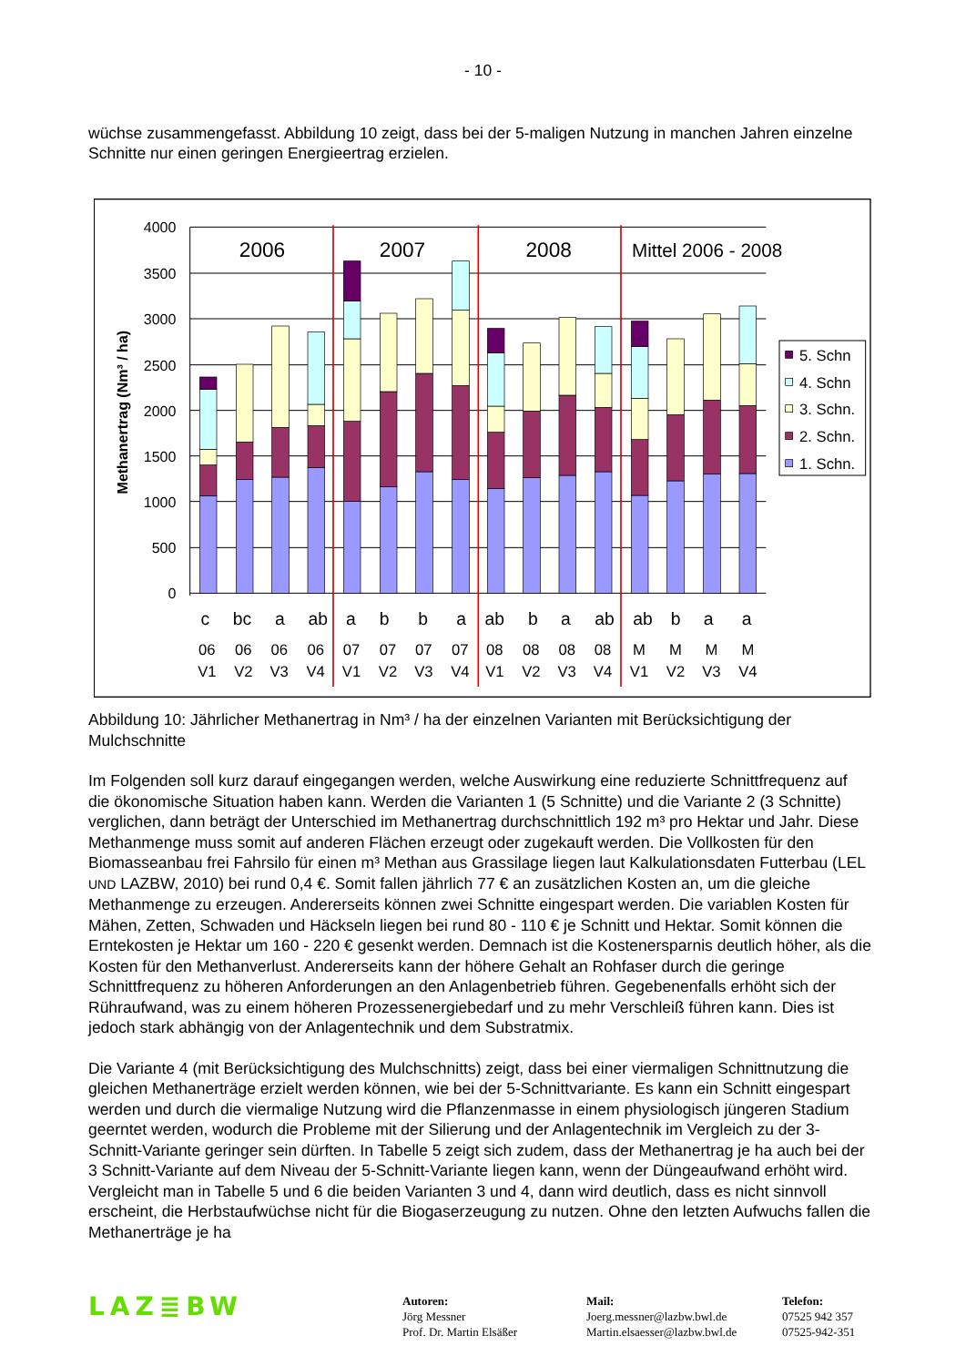- 10 -
wüchse zusammengefasst. Abbildung 10 zeigt, dass bei der 5-maligen Nutzung in manchen Jahren einzelne Schnitte nur einen geringen Energieertrag erzielen.
4000
3500
3000
2500
2000
1500
1000
500
0
Methanertrag (Nm³ / ha)
2006
2007
2008
Mittel 2006 - 2008
c
bc
a
ab
a
b
b
a
ab
b
a
ab
ab
b
a
a
06
06
06
06
07
07
07
07
08
08
08
08
M
M
M
M
V1
V2
V3
V4
V1
V2
V3
V4
V1
V2
V3
V4
V1
V2
V3
V4
5. Schn
4. Schn
3. Schn.
2. Schn.
1. Schn.
Abbildung 10: Jährlicher Methanertrag in Nm³ / ha der einzelnen Varianten mit Berücksichtigung der Mulchschnitte
Im Folgenden soll kurz darauf eingegangen werden, welche Auswirkung eine reduzierte Schnittfrequenz auf die ökonomische Situation haben kann. Werden die Varianten 1 (5 Schnitte) und die Variante 2 (3 Schnitte) verglichen, dann beträgt der Unterschied im Methanertrag durchschnittlich 192 m³ pro Hektar und Jahr. Diese Methanmenge muss somit auf anderen Flächen erzeugt oder zugekauft werden. Die Vollkosten für den Biomasseanbau frei Fahrsilo für einen m³ Methan aus Grassilage liegen laut Kalkulationsdaten Futterbau (LEL UND LAZBW, 2010) bei rund 0,4 €. Somit fallen jährlich 77 € an zusätzlichen Kosten an, um die gleiche Methanmenge zu erzeugen. Andererseits können zwei Schnitte eingespart werden. Die variablen Kosten für Mähen, Zetten, Schwaden und Häckseln liegen bei rund 80 - 110 € je Schnitt und Hektar. Somit können die Erntekosten je Hektar um 160 - 220 € gesenkt werden. Demnach ist die Kostenersparnis deutlich höher, als die Kosten für den Methanverlust. Andererseits kann der höhere Gehalt an Rohfaser durch die geringe Schnittfrequenz zu höheren Anforderungen an den Anlagenbetrieb führen. Gegebenenfalls erhöht sich der Rühraufwand, was zu einem höheren Prozessenergiebedarf und zu mehr Verschleiß führen kann. Dies ist jedoch stark abhängig von der Anlagentechnik und dem Substratmix.
Die Variante 4 (mit Berücksichtigung des Mulchschnitts) zeigt, dass bei einer viermaligen Schnittnutzung die gleichen Methanerträge erzielt werden können, wie bei der 5-Schnittvariante. Es kann ein Schnitt eingespart werden und durch die viermalige Nutzung wird die Pflanzenmasse in einem physiologisch jüngeren Stadium geerntet werden, wodurch die Probleme mit der Silierung und der Anlagentechnik im Vergleich zu der 3-Schnitt-Variante geringer sein dürften. In Tabelle 5 zeigt sich zudem, dass der Methanertrag je ha auch bei der 3 Schnitt-Variante auf dem Niveau der 5-Schnitt-Variante liegen kann, wenn der Düngeaufwand erhöht wird. Vergleicht man in Tabelle 5 und 6 die beiden Varianten 3 und 4, dann wird deutlich, dass es nicht sinnvoll erscheint, die Herbstaufwüchse nicht für die Biogaserzeugung zu nutzen. Ohne den letzten Aufwuchs fallen die Methanerträge je ha
LAZ≣BW
Autoren:
Jörg Messner
Prof. Dr. Martin Elsäßer
Mail:
Joerg.messner@lazbw.bwl.de
Martin.elsaesser@lazbw.bwl.de
Telefon:
07525 942 357
07525-942-351